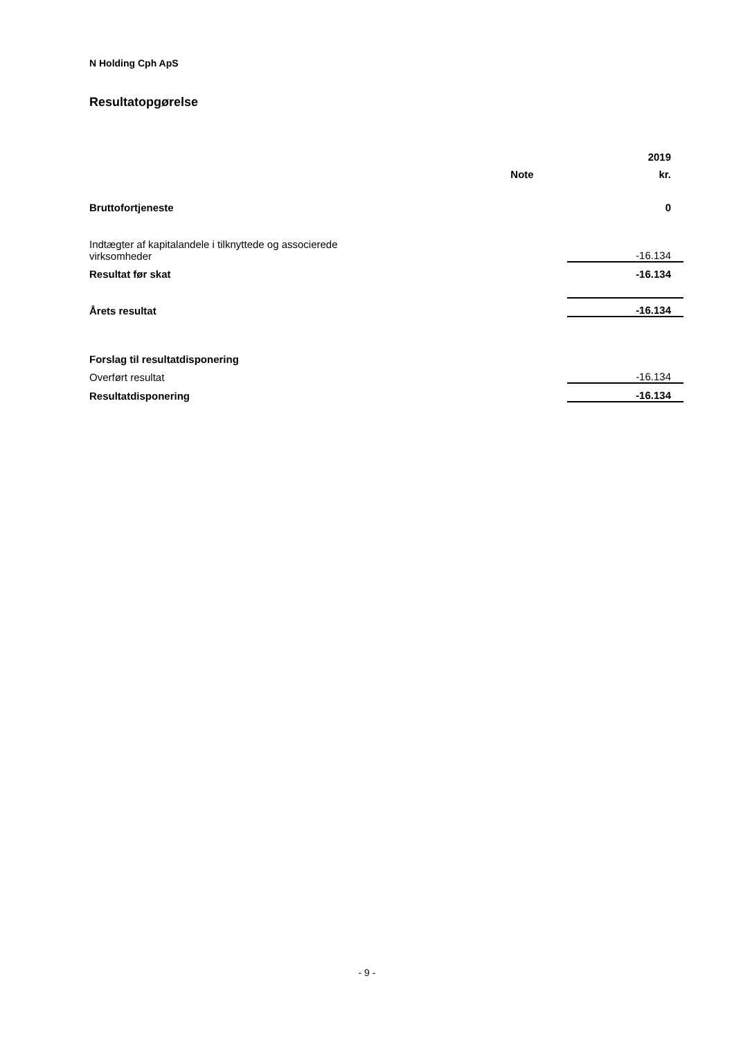N Holding Cph ApS
Resultatopgørelse
| | | 2019 |
| | Note | kr. |
| Bruttofortjeneste | | 0 |
| Indtægter af kapitalandele i tilknyttede og associerede virksomheder | | -16.134 |
| Resultat før skat | | -16.134 |
| Årets resultat | | -16.134 |
| Forslag til resultatdisponering | | |
| Overført resultat | | -16.134 |
| Resultatdisponering | | -16.134 |
- 9 -